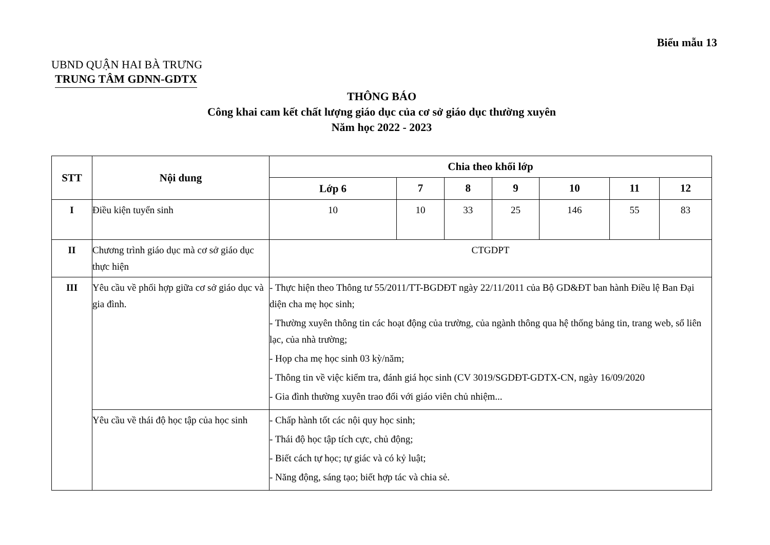Biểu mẫu 13
UBND QUẬN HAI BÀ TRƯNG
TRUNG TÂM GDNN-GDTX
THÔNG BÁO
Công khai cam kết chất lượng giáo dục của cơ sở giáo dục thường xuyên
Năm học 2022 - 2023
| STT | Nội dung | Chia theo khối lớp | | | | | | |
| --- | --- | --- | --- | --- | --- | --- | --- | --- |
| | | Lớp 6 | 7 | 8 | 9 | 10 | 11 | 12 |
| I | Điều kiện tuyển sinh | 10 | 10 | 33 | 25 | 146 | 55 | 83 |
| II | Chương trình giáo dục mà cơ sở giáo dục thực hiện | CTGDPT | | | | | | |
| III | Yêu cầu về phối hợp giữa cơ sở giáo dục và gia đình. | - Thực hiện theo Thông tư 55/2011/TT-BGDĐT ngày 22/11/2011 của Bộ GD&ĐT ban hành Điều lệ Ban Đại diện cha mẹ học sinh; - Thường xuyên thông tin các hoạt động của trường, của ngành thông qua hệ thống bảng tin, trang web, sổ liên lạc, của nhà trường; - Họp cha mẹ học sinh 03 kỳ/năm; - Thông tin về việc kiểm tra, đánh giá học sinh (CV 3019/SGDĐT-GDTX-CN, ngày 16/09/2020 - Gia đình thường xuyên trao đổi với giáo viên chủ nhiệm... | | | | | | |
| | Yêu cầu về thái độ học tập của học sinh | - Chấp hành tốt các nội quy học sinh; - Thái độ học tập tích cực, chủ động; - Biết cách tự học; tự giác và có kỷ luật; - Năng động, sáng tạo; biết hợp tác và chia sẻ. | | | | | | |